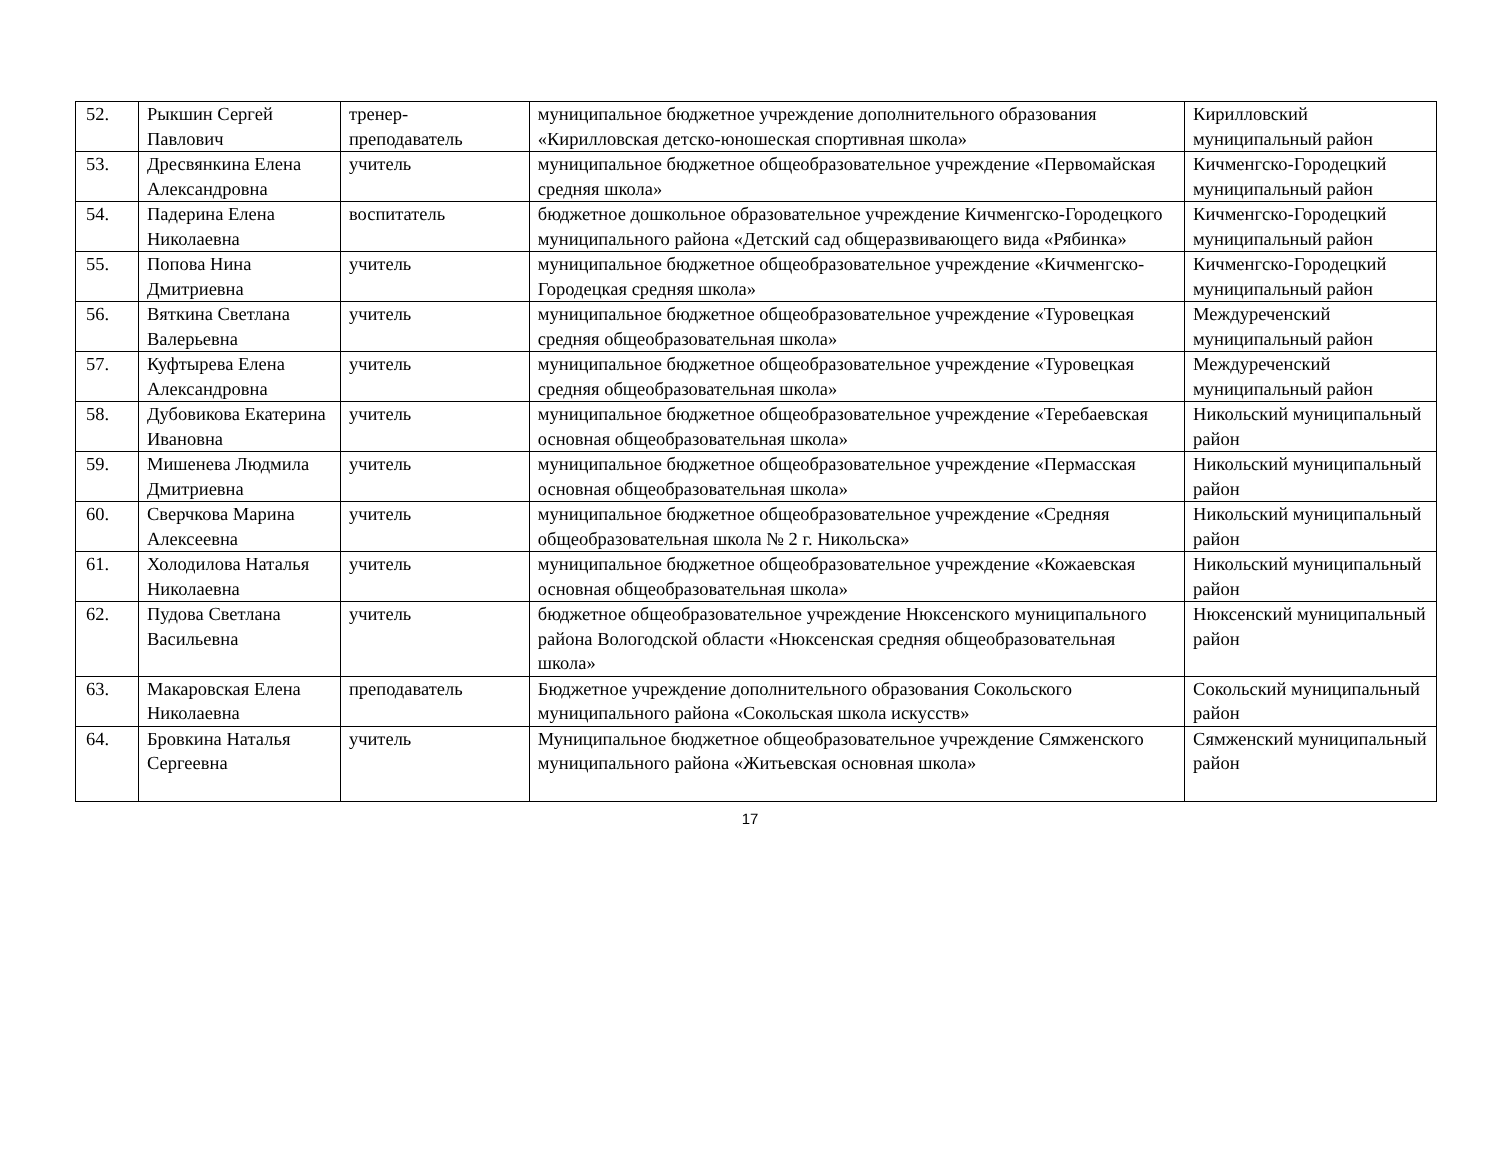| 52. | Рыкшин Сергей Павлович | тренер-преподаватель | муниципальное бюджетное учреждение дополнительного образования «Кирилловская детско-юношеская спортивная школа» | Кирилловский муниципальный район |
| 53. | Дресвянкина Елена Александровна | учитель | муниципальное бюджетное общеобразовательное учреждение «Первомайская средняя школа» | Кичменгско-Городецкий муниципальный район |
| 54. | Падерина Елена Николаевна | воспитатель | бюджетное дошкольное образовательное учреждение Кичменгско-Городецкого муниципального района «Детский сад общеразвивающего вида «Рябинка» | Кичменгско-Городецкий муниципальный район |
| 55. | Попова Нина Дмитриевна | учитель | муниципальное бюджетное общеобразовательное учреждение «Кичменгско-Городецкая средняя школа» | Кичменгско-Городецкий муниципальный район |
| 56. | Вяткина Светлана Валерьевна | учитель | муниципальное бюджетное общеобразовательное учреждение «Туровецкая средняя общеобразовательная школа» | Междуреченский муниципальный район |
| 57. | Куфтырева Елена Александровна | учитель | муниципальное бюджетное общеобразовательное учреждение «Туровецкая средняя общеобразовательная школа» | Междуреченский муниципальный район |
| 58. | Дубовикова Екатерина Ивановна | учитель | муниципальное бюджетное общеобразовательное учреждение «Теребаевская основная общеобразовательная школа» | Никольский муниципальный район |
| 59. | Мишенева Людмила Дмитриевна | учитель | муниципальное бюджетное общеобразовательное учреждение «Пермасская основная общеобразовательная школа» | Никольский муниципальный район |
| 60. | Сверчкова Марина Алексеевна | учитель | муниципальное бюджетное общеобразовательное учреждение «Средняя общеобразовательная школа № 2 г. Никольска» | Никольский муниципальный район |
| 61. | Холодилова Наталья Николаевна | учитель | муниципальное бюджетное общеобразовательное учреждение «Кожаевская основная общеобразовательная школа» | Никольский муниципальный район |
| 62. | Пудова Светлана Васильевна | учитель | бюджетное общеобразовательное учреждение Нюксенского муниципального района Вологодской области «Нюксенская средняя общеобразовательная школа» | Нюксенский муниципальный район |
| 63. | Макаровская Елена Николаевна | преподаватель | Бюджетное учреждение дополнительного образования Сокольского муниципального района «Сокольская школа искусств» | Сокольский муниципальный район |
| 64. | Бровкина Наталья Сергеевна | учитель | Муниципальное бюджетное общеобразовательное учреждение Сямженского муниципального района «Житьевская основная школа» | Сямженский муниципальный район |
17